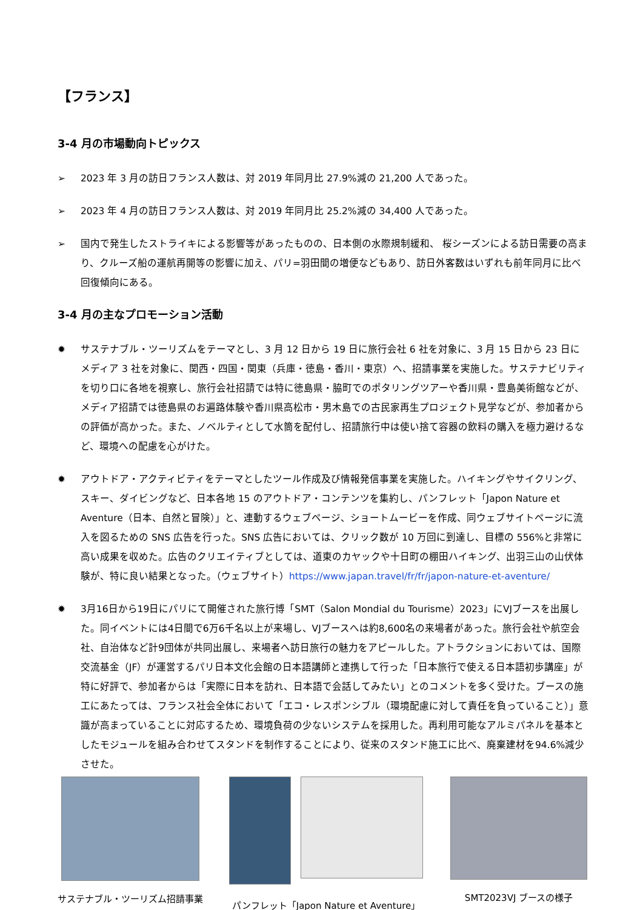【フランス】
3-4 月の市場動向トピックス
➢ 2023 年 3 月の訪日フランス人数は、対 2019 年同月比 27.9%減の 21,200 人であった。
➢ 2023 年 4 月の訪日フランス人数は、対 2019 年同月比 25.2%減の 34,400 人であった。
➢ 国内で発生したストライキによる影響等があったものの、日本側の水際規制緩和、 桜シーズンによる訪日需要の高まり、クルーズ船の運航再開等の影響に加え、パリ=羽田間の増便などもあり、訪日外客数はいずれも前年同月に比べ回復傾向にある。
3-4 月の主なプロモーション活動
✹ サステナブル・ツーリズムをテーマとし、3 月 12 日から 19 日に旅行会社 6 社を対象に、3 月 15 日から 23 日にメディア 3 社を対象に、関西・四国・関東（兵庫・徳島・香川・東京）へ、招請事業を実施した。サステナビリティを切り口に各地を視察し、旅行会社招請では特に徳島県・脇町でのポタリングツアーや香川県・豊島美術館などが、メディア招請では徳島県のお遍路体験や香川県高松市・男木島での古民家再生プロジェクト見学などが、参加者からの評価が高かった。また、ノベルティとして水筒を配付し、招請旅行中は使い捨て容器の飲料の購入を極力避けるなど、環境への配慮を心がけた。
✹ アウトドア・アクティビティをテーマとしたツール作成及び情報発信事業を実施した。ハイキングやサイクリング、スキー、ダイビングなど、日本各地 15 のアウトドア・コンテンツを集約し、パンフレット「Japon Nature et Aventure（日本、自然と冒険）」と、連動するウェブページ、ショートムービーを作成、同ウェブサイトページに流入を図るための SNS 広告を行った。SNS 広告においては、クリック数が 10 万回に到達し、目標の 556%と非常に高い成果を収めた。広告のクリエイティブとしては、道東のカヤックや十日町の棚田ハイキング、出羽三山の山伏体験が、特に良い結果となった。（ウェブサイト）https://www.japan.travel/fr/fr/japon-nature-et-aventure/
✹ 3月16日から19日にパリにて開催された旅行博「SMT（Salon Mondial du Tourisme）2023」にVJブースを出展した。同イベントには4日間で6万6千名以上が来場し、VJブースへは約8,600名の来場者があった。旅行会社や航空会社、自治体など計9団体が共同出展し、来場者へ訪日旅行の魅力をアピールした。アトラクションにおいては、国際交流基金（JF）が運営するパリ日本文化会館の日本語講師と連携して行った「日本旅行で使える日本語初歩講座」が特に好評で、参加者からは「実際に日本を訪れ、日本語で会話してみたい」とのコメントを多く受けた。ブースの施工にあたっては、フランス社会全体において「エコ・レスポンシブル（環境配慮に対して責任を負っていること）」意識が高まっていることに対応するため、環境負荷の少ないシステムを採用した。再利用可能なアルミパネルを基本としたモジュールを組み合わせてスタンドを制作することにより、従来のスタンド施工に比べ、廃棄建材を94.6%減少させた。
サステナブル・ツーリズム招請事業 パンフレット「Japon Nature et Aventure」
SMT2023VJ ブースの様子